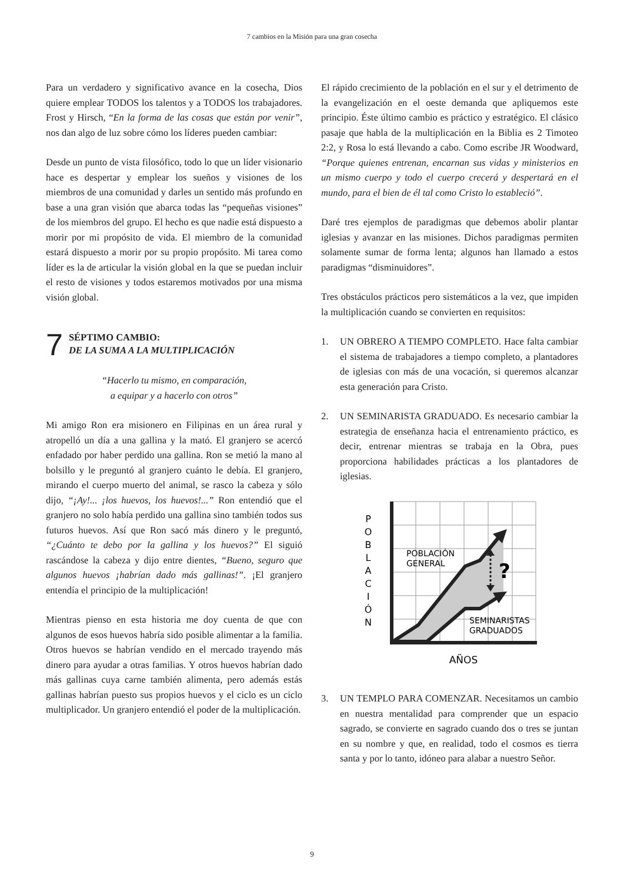7 cambios en la Misión para una gran cosecha
Para un verdadero y significativo avance en la cosecha, Dios quiere emplear TODOS los talentos y a TODOS los trabajadores. Frost y Hirsch, “En la forma de las cosas que están por venir”, nos dan algo de luz sobre cómo los líderes pueden cambiar:
Desde un punto de vista filosófico, todo lo que un líder visionario hace es despertar y emplear los sueños y visiones de los miembros de una comunidad y darles un sentido más profundo en base a una gran visión que abarca todas las “pequeñas visiones” de los miembros del grupo. El hecho es que nadie está dispuesto a morir por mi propósito de vida. El miembro de la comunidad estará dispuesto a morir por su propio propósito. Mi tarea como líder es la de articular la visión global en la que se puedan incluir el resto de visiones y todos estaremos motivados por una misma visión global.
7
SÉPTIMO CAMBIO:
DE LA SUMA A LA MULTIPLICACIÓN
“Hacerlo tu mismo, en comparación,
a equipar y a hacerlo con otros”
Mi amigo Ron era misionero en Filipinas en un área rural y atropelló un día a una gallina y la mató. El granjero se acercó enfadado por haber perdido una gallina. Ron se metió la mano al bolsillo y le preguntó al granjero cuánto le debía. El granjero, mirando el cuerpo muerto del animal, se rasco la cabeza y sólo dijo, “¡Ay!... ¡los huevos, los huevos!...” Ron entendió que el granjero no solo había perdido una gallina sino también todos sus futuros huevos. Así que Ron sacó más dinero y le preguntó, “¿Cuánto te debo por la gallina y los huevos?” El siguió rascándose la cabeza y dijo entre dientes, “Bueno, seguro que algunos huevos ¡habrían dado más gallinas!”. ¡El granjero entendía el principio de la multiplicación!
Mientras pienso en esta historia me doy cuenta de que con algunos de esos huevos habría sido posible alimentar a la familia. Otros huevos se habrían vendido en el mercado trayendo más dinero para ayudar a otras familias. Y otros huevos habrían dado más gallinas cuya carne también alimenta, pero además estás gallinas habrían puesto sus propios huevos y el ciclo es un ciclo multiplicador. Un granjero entendió el poder de la multiplicación.
El rápido crecimiento de la población en el sur y el detrimento de la evangelización en el oeste demanda que apliquemos este principio. Éste último cambio es práctico y estratégico. El clásico pasaje que habla de la multiplicación en la Biblia es 2 Timoteo 2:2, y Rosa lo está llevando a cabo. Como escribe JR Woodward, “Porque quienes entrenan, encarnan sus vidas y ministerios en un mismo cuerpo y todo el cuerpo crecerá y despertará en el mundo, para el bien de él tal como Cristo lo estableció”.
Daré tres ejemplos de paradigmas que debemos abolir plantar iglesias y avanzar en las misiones. Dichos paradigmas permiten solamente sumar de forma lenta; algunos han llamado a estos paradigmas “disminuidores”.
Tres obstáculos prácticos pero sistemáticos a la vez, que impiden la multiplicación cuando se convierten en requisitos:
1. UN OBRERO A TIEMPO COMPLETO. Hace falta cambiar el sistema de trabajadores a tiempo completo, a plantadores de iglesias con más de una vocación, si queremos alcanzar esta generación para Cristo.
2. UN SEMINARISTA GRADUADO. Es necesario cambiar la estrategia de enseñanza hacia el entrenamiento práctico, es decir, entrenar mientras se trabaja en la Obra, pues proporciona habilidades prácticas a los plantadores de iglesias.
?
POBLACIÓN
GENERAL
SEMINARISTAS
GRADUADOS
P
O
B
L
A
C
I
Ó
N
AÑOS
3. UN TEMPLO PARA COMENZAR. Necesitamos un cambio en nuestra mentalidad para comprender que un espacio sagrado, se convierte en sagrado cuando dos o tres se juntan en su nombre y que, en realidad, todo el cosmos es tierra santa y por lo tanto, idóneo para alabar a nuestro Señor.
9